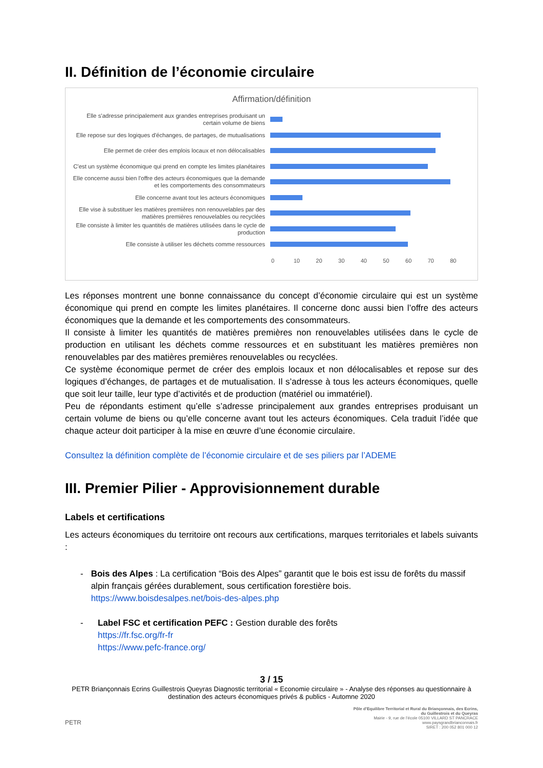II. Définition de l’économie circulaire
Affirmation/définition
Elle s'adresse principalement aux grandes entreprises produisant un certain volume de biens
Elle repose sur des logiques d'échanges, de partages, de mutualisations
Elle permet de créer des emplois locaux et non délocalisables
C'est un système économique qui prend en compte les limites planétaires
Elle concerne aussi bien l'offre des acteurs économiques que la demande et les comportements des consommateurs
Elle concerne avant tout les acteurs économiques
Elle vise à substituer les matières premières non renouvelables par des matières premières renouvelables ou recyclées
Elle consiste à limiter les quantités de matières utilisées dans le cycle de production
Elle consiste à utiliser les déchets comme ressources
0 10 20 30 40 50 60 70 80
Les réponses montrent une bonne connaissance du concept d’économie circulaire qui est un système économique qui prend en compte les limites planétaires. Il concerne donc aussi bien l’offre des acteurs économiques que la demande et les comportements des consommateurs.
Il consiste à limiter les quantités de matières premières non renouvelables utilisées dans le cycle de production en utilisant les déchets comme ressources et en substituant les matières premières non renouvelables par des matières premières renouvelables ou recyclées.
Ce système économique permet de créer des emplois locaux et non délocalisables et repose sur des logiques d’échanges, de partages et de mutualisation. Il s’adresse à tous les acteurs économiques, quelle que soit leur taille, leur type d’activités et de production (matériel ou immatériel).
Peu de répondants estiment qu’elle s’adresse principalement aux grandes entreprises produisant un certain volume de biens ou qu’elle concerne avant tout les acteurs économiques. Cela traduit l’idée que chaque acteur doit participer à la mise en œuvre d’une économie circulaire.
Consultez la définition complète de l’économie circulaire et de ses piliers par l’ADEME
III. Premier Pilier - Approvisionnement durable
Labels et certifications
Les acteurs économiques du territoire ont recours aux certifications, marques territoriales et labels suivants :
- Bois des Alpes : La certification “Bois des Alpes” garantit que le bois est issu de forêts du massif alpin français gérées durablement, sous certification forestière bois.
https://www.boisdesalpes.net/bois-des-alpes.php
- Label FSC et certification PEFC : Gestion durable des forêts
https://fr.fsc.org/fr-fr
https://www.pefc-france.org/
3 / 15
PETR Briançonnais Ecrins Guillestrois Queyras Diagnostic territorial « Economie circulaire » - Analyse des réponses au questionnaire à destination des acteurs économiques privés & publics - Automne 2020
PETR
Pôle d’Equilibre Territorial et Rural du Briançonnais, des Ecrins,
du Guillestrois et du Queyras
Mairie - 9, rue de l’école 05100 VILLARD ST PANCRACE
www.paysgrandbrianconnais.fr
SIRET : 200 052 801 000 12